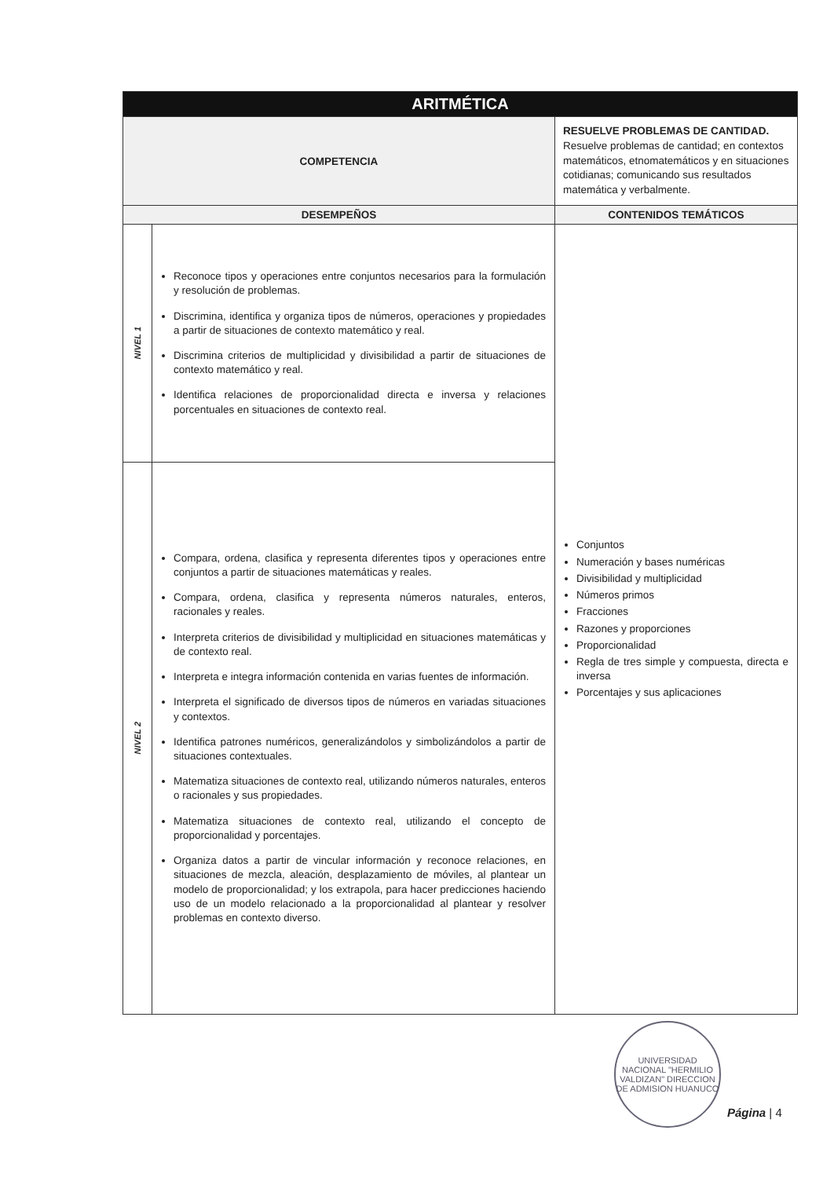| ARITMÉTICA | | |
| COMPETENCIA | | RESUELVE PROBLEMAS DE CANTIDAD. Resuelve problemas de cantidad; en contextos matemáticos, etnomatemáticos y en situaciones cotidianas; comunicando sus resultados matemática y verbalmente. |
| DESEMPEÑOS | | CONTENIDOS TEMÁTICOS |
| NIVEL 1 | Reconoce tipos y operaciones entre conjuntos necesarios para la formulación y resolución de problemas. Discrimina, identifica y organiza tipos de números, operaciones y propiedades a partir de situaciones de contexto matemático y real. Discrimina criterios de multiplicidad y divisibilidad a partir de situaciones de contexto matemático y real. Identifica relaciones de proporcionalidad directa e inversa y relaciones porcentuales en situaciones de contexto real. | Conjuntos Numeración y bases numéricas Divisibilidad y multiplicidad Números primos Fracciones Razones y proporciones Proporcionalidad Regla de tres simple y compuesta, directa e inversa Porcentajes y sus aplicaciones |
| NIVEL 2 | Compara, ordena, clasifica y representa diferentes tipos y operaciones entre conjuntos a partir de situaciones matemáticas y reales. Compara, ordena, clasifica y representa números naturales, enteros, racionales y reales. Interpreta criterios de divisibilidad y multiplicidad en situaciones matemáticas y de contexto real. Interpreta e integra información contenida en varias fuentes de información. Interpreta el significado de diversos tipos de números en variadas situaciones y contextos. Identifica patrones numéricos, generalizándolos y simbolizándolos a partir de situaciones contextuales. Matematiza situaciones de contexto real, utilizando números naturales, enteros o racionales y sus propiedades. Matematiza situaciones de contexto real, utilizando el concepto de proporcionalidad y porcentajes. Organiza datos a partir de vincular información y reconoce relaciones, en situaciones de mezcla, aleación, desplazamiento de móviles, al plantear un modelo de proporcionalidad; y los extrapola, para hacer predicciones haciendo uso de un modelo relacionado a la proporcionalidad al plantear y resolver problemas en contexto diverso. | |
UNIVERSIDAD NACIONAL "HERMILIO VALDIZAN" DIRECCION DE ADMISION HUANUCO
Página | 4